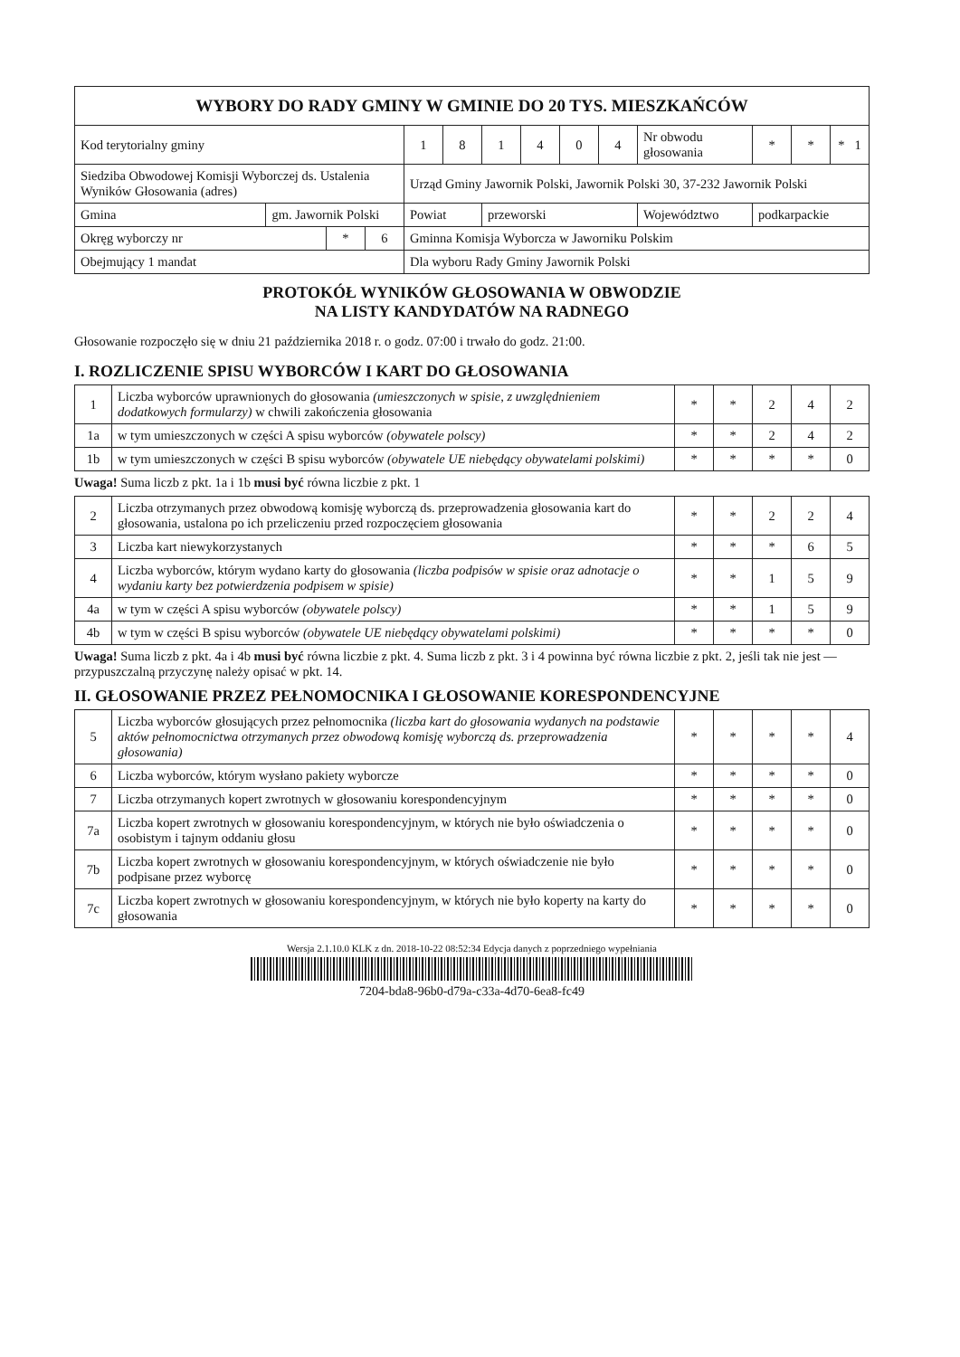| WYBORY DO RADY GMINY W GMINIE DO 20 TYS. MIESZKAŃCÓW | | | | | | | | | | | | | |
| --- | --- | --- | --- | --- | --- | --- | --- | --- | --- | --- | --- | --- | --- |
| Kod terytorialny gminy | | | | 1 | 8 | 1 | 4 | 0 | 4 | Nr obwodu głosowania | * | * | * 1 |
| Siedziba Obwodowej Komisji Wyborczej ds. Ustalenia Wyników Głosowania (adres) | | | | Urząd Gminy Jawornik Polski, Jawornik Polski 30, 37-232 Jawornik Polski | | | | | | | | | |
| Gmina | gm. Jawornik Polski | | | Powiat | | przeworski | | | | Województwo | podkarpackie | | |
| Okręg wyborczy nr | | * | 6 | Gminna Komisja Wyborcza w Jaworniku Polskim | | | | | | | | | |
| Obejmujący 1 mandat | | | | Dla wyboru Rady Gminy Jawornik Polski | | | | | | | | | |
PROTOKÓŁ WYNIKÓW GŁOSOWANIA W OBWODZIE
NA LISTY KANDYDATÓW NA RADNEGO
Głosowanie rozpoczęło się w dniu 21 października 2018 r. o godz. 07:00 i trwało do godz. 21:00.
I. ROZLICZENIE SPISU WYBORCÓW I KART DO GŁOSOWANIA
| 1 | Liczba wyborców uprawnionych do głosowania (umieszczonych w spisie, z uwzględnieniem dodatkowych formularzy) w chwili zakończenia głosowania | * | * | 2 | 4 | 2 |
| 1a | w tym umieszczonych w części A spisu wyborców (obywatele polscy) | * | * | 2 | 4 | 2 |
| 1b | w tym umieszczonych w części B spisu wyborców (obywatele UE niebędący obywatelami polskimi) | * | * | * | * | 0 |
Uwaga! Suma liczb z pkt. 1a i 1b musi być równa liczbie z pkt. 1
| 2 | Liczba otrzymanych przez obwodową komisję wyborczą ds. przeprowadzenia głosowania kart do głosowania, ustalona po ich przeliczeniu przed rozpoczęciem głosowania | * | * | 2 | 2 | 4 |
| 3 | Liczba kart niewykorzystanych | * | * | * | 6 | 5 |
| 4 | Liczba wyborców, którym wydano karty do głosowania (liczba podpisów w spisie oraz adnotacje o wydaniu karty bez potwierdzenia podpisem w spisie) | * | * | 1 | 5 | 9 |
| 4a | w tym w części A spisu wyborców (obywatele polscy) | * | * | 1 | 5 | 9 |
| 4b | w tym w części B spisu wyborców (obywatele UE niebędący obywatelami polskimi) | * | * | * | * | 0 |
Uwaga! Suma liczb z pkt. 4a i 4b musi być równa liczbie z pkt. 4. Suma liczb z pkt. 3 i 4 powinna być równa liczbie z pkt. 2, jeśli tak nie jest — przypuszczalną przyczynę należy opisać w pkt. 14.
II. GŁOSOWANIE PRZEZ PEŁNOMOCNIKA I GŁOSOWANIE KORESPONDENCYJNE
| 5 | Liczba wyborców głosujących przez pełnomocnika (liczba kart do głosowania wydanych na podstawie aktów pełnomocnictwa otrzymanych przez obwodową komisję wyborczą ds. przeprowadzenia głosowania) | * | * | * | * | 4 |
| 6 | Liczba wyborców, którym wysłano pakiety wyborcze | * | * | * | * | 0 |
| 7 | Liczba otrzymanych kopert zwrotnych w głosowaniu korespondencyjnym | * | * | * | * | 0 |
| 7a | Liczba kopert zwrotnych w głosowaniu korespondencyjnym, w których nie było oświadczenia o osobistym i tajnym oddaniu głosu | * | * | * | * | 0 |
| 7b | Liczba kopert zwrotnych w głosowaniu korespondencyjnym, w których oświadczenie nie było podpisane przez wyborcę | * | * | * | * | 0 |
| 7c | Liczba kopert zwrotnych w głosowaniu korespondencyjnym, w których nie było koperty na karty do głosowania | * | * | * | * | 0 |
Wersja 2.1.10.0 KLK z dn. 2018-10-22 08:52:34 Edycja danych z poprzedniego wypełniania
7204-bda8-96b0-d79a-c33a-4d70-6ea8-fc49